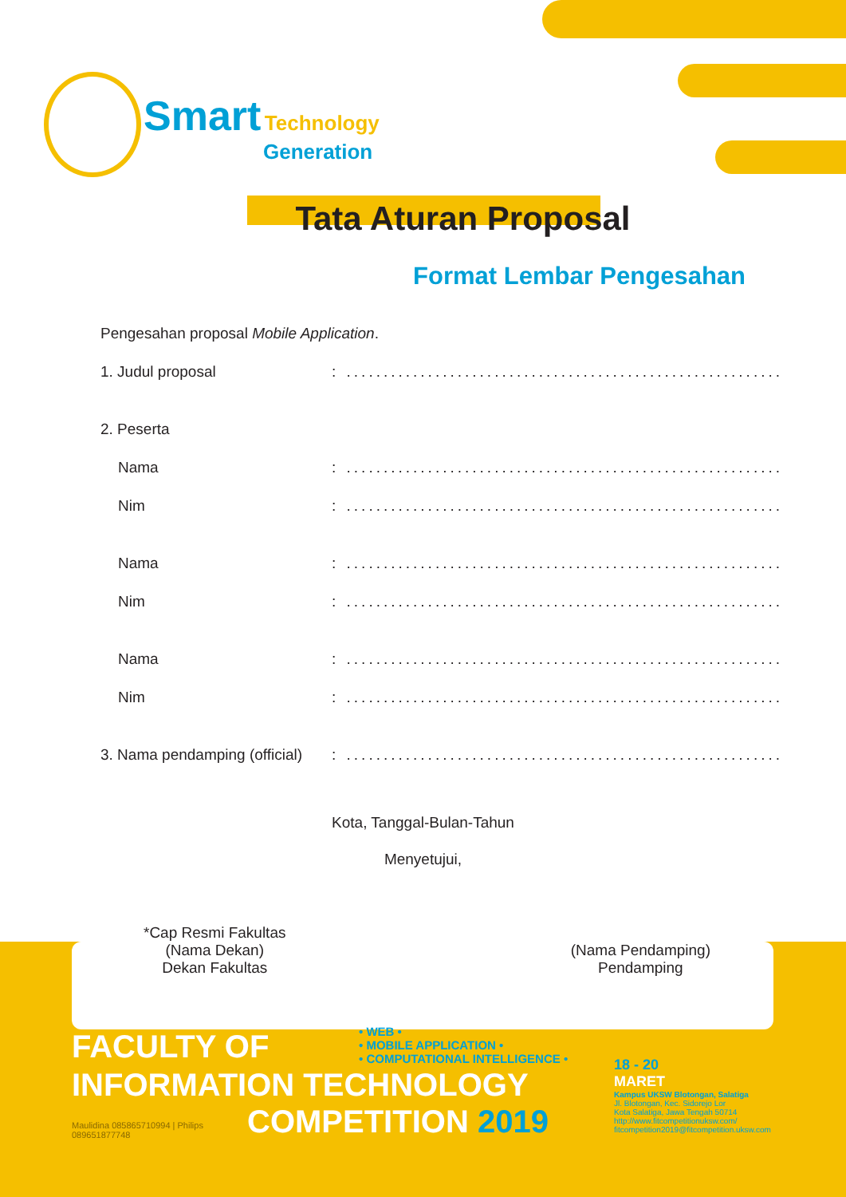Smart Technology
Generation
Tata Aturan Proposal
Format Lembar Pengesahan
Pengesahan proposal Mobile Application.
1. Judul proposal: ...........................................................
2. Peserta
Nama: ...........................................................
Nim: ...........................................................
Nama: ...........................................................
Nim: ...........................................................
Nama: ...........................................................
Nim: ...........................................................
3. Nama pendamping (official): ...........................................................
Kota, Tanggal-Bulan-Tahun
Menyetujui,
*Cap Resmi Fakultas
(Nama Dekan)
Dekan Fakultas
(Nama Pendamping)
Pendamping
• WEB •
• MOBILE APPLICATION •
• COMPUTATIONAL INTELLIGENCE •
FACULTY OF
INFORMATION TECHNOLOGY
Maulidina 085865710994 | Philips 089651877748
COMPETITION 2019
18 - 20
MARET
Kampus UKSW Blotongan, Salatiga
Jl. Blotongan, Kec. Sidorejo Lor
Kota Salatiga, Jawa Tengah 50714
http://www.fitcompetitionuksw.com/
fitcompetition2019@fitcompetition.uksw.com